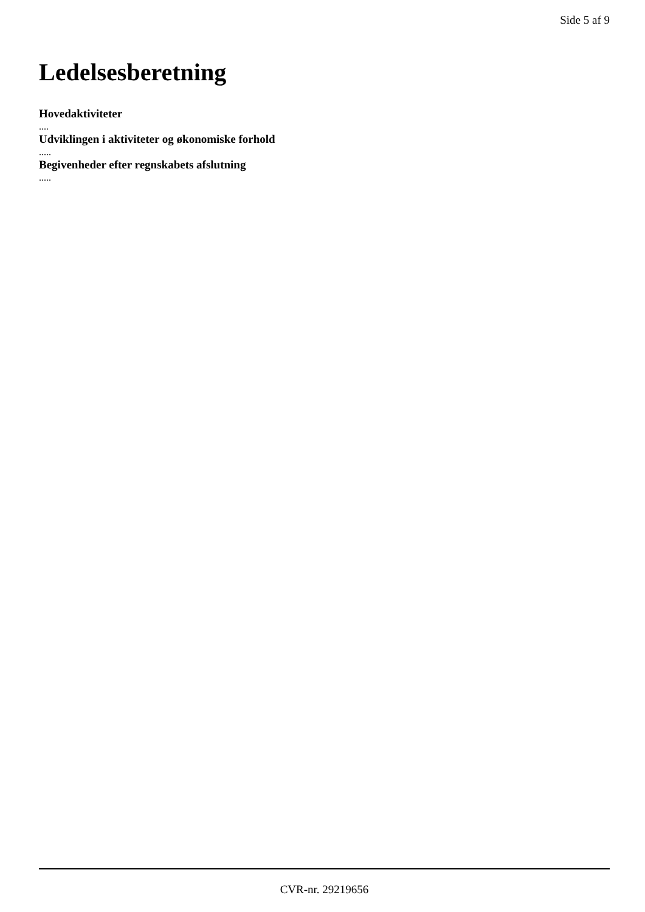Side 5 af 9
Ledelsesberetning
Hovedaktiviteter
....
Udviklingen i aktiviteter og økonomiske forhold
.....
Begivenheder efter regnskabets afslutning
.....
CVR-nr. 29219656